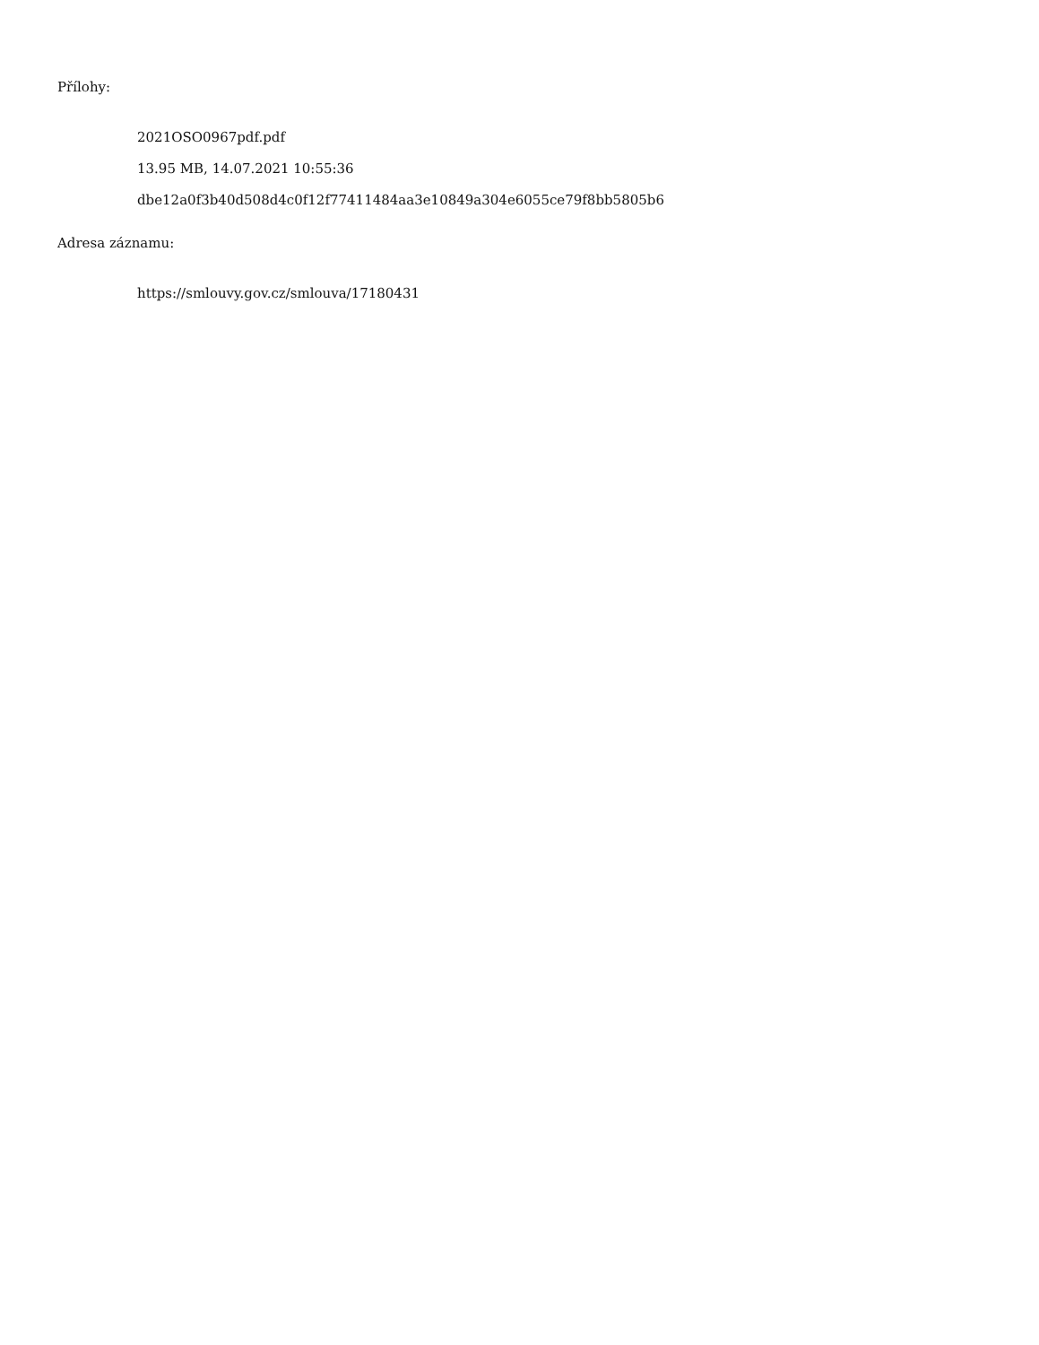Přílohy:
2021OSO0967pdf.pdf
13.95 MB, 14.07.2021 10:55:36
dbe12a0f3b40d508d4c0f12f77411484aa3e10849a304e6055ce79f8bb5805b6
Adresa záznamu:
https://smlouvy.gov.cz/smlouva/17180431